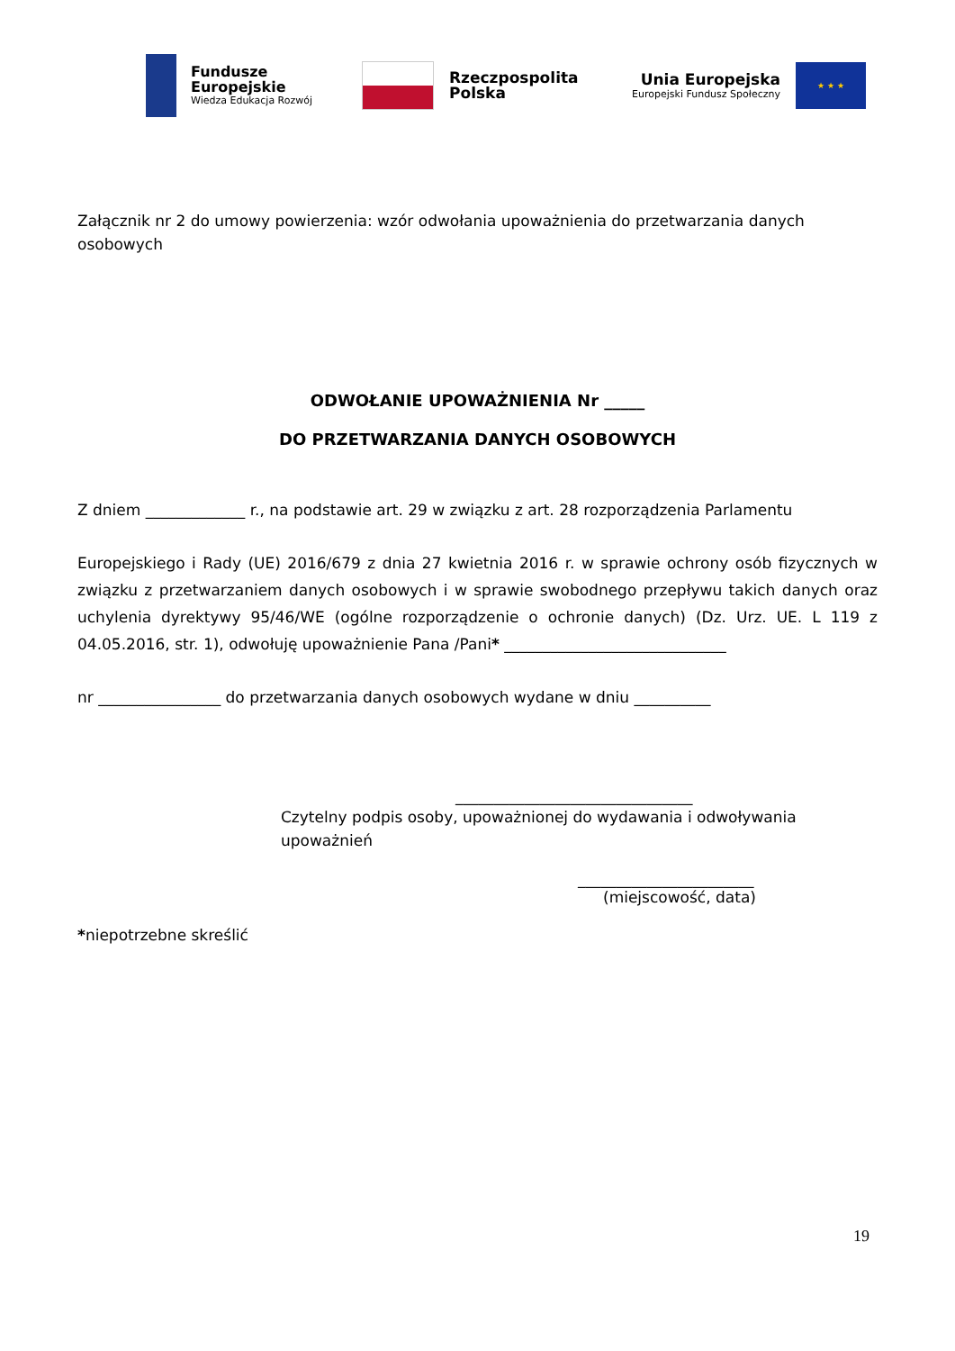Fundusze
Europejskie
Wiedza Edukacja Rozwój
Rzeczpospolita
Polska
Unia Europejska
Europejski Fundusz Społeczny
★ ★ ★
Załącznik nr 2 do umowy powierzenia: wzór odwołania upoważnienia do przetwarzania danych osobowych
ODWOŁANIE UPOWAŻNIENIA Nr _____
DO PRZETWARZANIA DANYCH OSOBOWYCH
Z dniem _____________ r., na podstawie art. 29 w związku z art. 28 rozporządzenia Parlamentu
Europejskiego i Rady (UE) 2016/679 z dnia 27 kwietnia 2016 r. w sprawie ochrony osób fizycznych w związku z przetwarzaniem danych osobowych i w sprawie swobodnego przepływu takich danych oraz uchylenia dyrektywy 95/46/WE (ogólne rozporządzenie o ochronie danych) (Dz. Urz. UE. L 119 z 04.05.2016, str. 1), odwołuję upoważnienie Pana /Pani* _____________________________
nr ________________ do przetwarzania danych osobowych wydane w dniu __________
_______________________________
Czytelny podpis osoby, upoważnionej do wydawania i odwoływania upoważnień
_______________________
(miejscowość, data)
*niepotrzebne skreślić
19